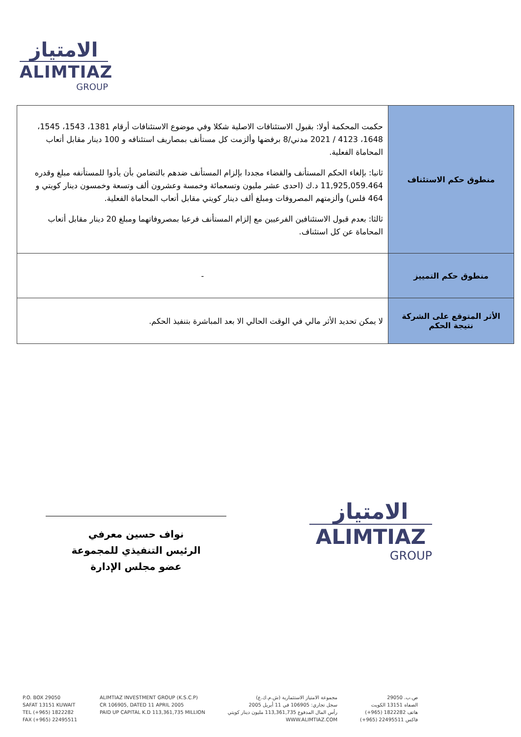الامتياز
ALIMTIAZ
GROUP
| منطوق حكم الاستئناف | حكمت المحكمة أولا: بقبول الاستئنافات الاصلية شكلا وفي موضوع الاستئنافات أرقام 1381، 1543، 1545، 1648، 4123 / 2021 مدني/8 برفضها وألزمت كل مستأنف بمصاريف استئنافه و 100 دينار مقابل أتعاب المحاماة الفعلية. ثانيا: بإلغاء الحكم المستأنف والقضاء مجددا بإلزام المستأنف ضدهم بالتضامن بأن يأدوا للمستأنفه مبلغ وقدره 11,925,059.464 د.ك (احدى عشر مليون وتسعمائة وخمسة وعشرون ألف وتسعة وخمسون دينار كويتي و 464 فلس) وألزمتهم المصروفات ومبلغ ألف دينار كويتي مقابل أتعاب المحاماة الفعلية. ثالثا: بعدم قبول الاستئنافين الفرعيين مع إلزام المستأنف فرعيا بمصروفاتهما ومبلغ 20 دينار مقابل أتعاب المحاماة عن كل استئناف. |
| منطوق حكم التمييز | - |
| الأثر المتوقع على الشركة نتيجة الحكم | لا يمكن تحديد الأثر مالي في الوقت الحالي الا بعد المباشرة بتنفيذ الحكم. |
نواف حسين معرفي
الرئيس التنفيذي للمجموعة
عضو مجلس الإدارة
الامتياز
ALIMTIAZ
GROUP
P.O. BOX 29050
SAFAT 13151 KUWAIT
TEL (+965) 1822282
FAX (+965) 22495511
ALIMTIAZ INVESTMENT GROUP (K.S.C.P)
CR 106905, DATED 11 APRIL 2005
PAID UP CAPITAL K.D 113,361,735 MILLION
مجموعة الامتياز الاستثمارية (ش.م.ك.ع)
سجل تجاري: 106905 في 11 أبريل 2005
رأس المال المدفوع 113,361,735 مليون دينار كويتي
WWW.ALIMTIAZ.COM
ص.ب. 29050
الصفاة 13151 الكويت
هاتف 1822282 (965+)
فاكس 22495511 (965+)